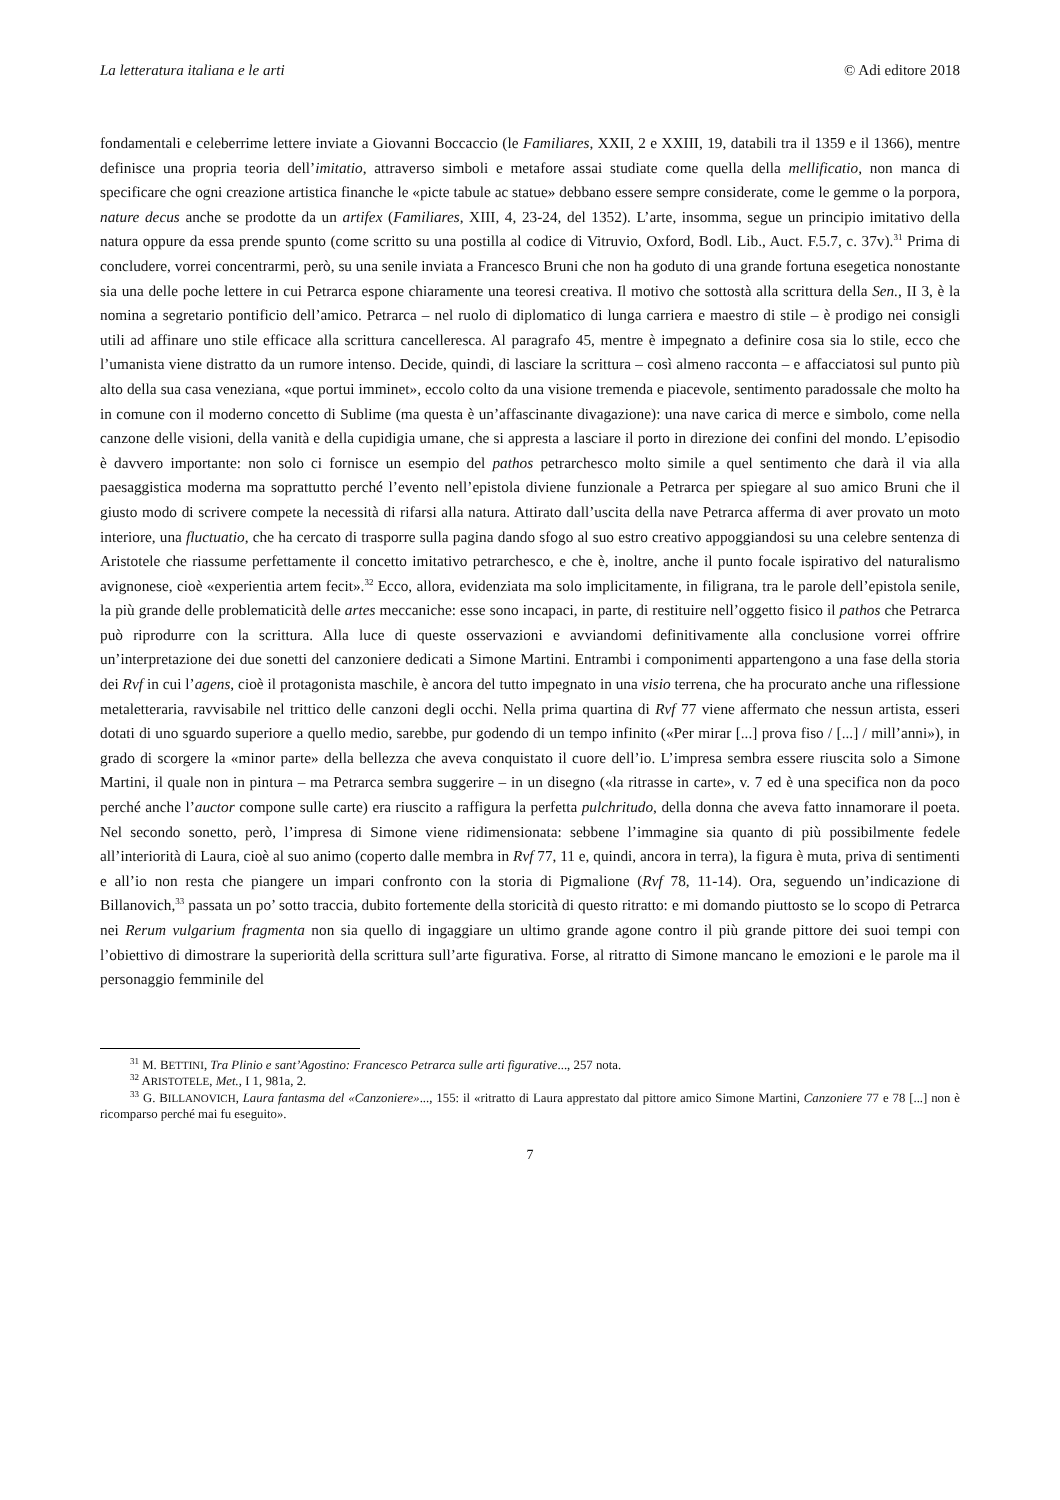La letteratura italiana e le arti © Adi editore 2018
fondamentali e celeberrime lettere inviate a Giovanni Boccaccio (le Familiares, XXII, 2 e XXIII, 19, databili tra il 1359 e il 1366), mentre definisce una propria teoria dell’imitatio, attraverso simboli e metafore assai studiate come quella della mellificatio, non manca di specificare che ogni creazione artistica finanche le «picte tabule ac statue» debbano essere sempre considerate, come le gemme o la porpora, nature decus anche se prodotte da un artifex (Familiares, XIII, 4, 23-24, del 1352). L’arte, insomma, segue un principio imitativo della natura oppure da essa prende spunto (come scritto su una postilla al codice di Vitruvio, Oxford, Bodl. Lib., Auct. F.5.7, c. 37v).<sup>31</sup> Prima di concludere, vorrei concentrarmi, però, su una senile inviata a Francesco Bruni che non ha goduto di una grande fortuna esegetica nonostante sia una delle poche lettere in cui Petrarca espone chiaramente una teoresi creativa. Il motivo che sottostà alla scrittura della Sen., II 3, è la nomina a segretario pontificio dell’amico. Petrarca – nel ruolo di diplomatico di lunga carriera e maestro di stile – è prodigo nei consigli utili ad affinare uno stile efficace alla scrittura cancelleresca. Al paragrafo 45, mentre è impegnato a definire cosa sia lo stile, ecco che l’umanista viene distratto da un rumore intenso. Decide, quindi, di lasciare la scrittura – così almeno racconta – e affacciatosi sul punto più alto della sua casa veneziana, «que portui imminet», eccolo colto da una visione tremenda e piacevole, sentimento paradossale che molto ha in comune con il moderno concetto di Sublime (ma questa è un’affascinante divagazione): una nave carica di merce e simbolo, come nella canzone delle visioni, della vanità e della cupidigia umane, che si appresta a lasciare il porto in direzione dei confini del mondo. L’episodio è davvero importante: non solo ci fornisce un esempio del pathos petrarchesco molto simile a quel sentimento che darà il via alla paesaggistica moderna ma soprattutto perché l’evento nell’epistola diviene funzionale a Petrarca per spiegare al suo amico Bruni che il giusto modo di scrivere compete la necessità di rifarsi alla natura. Attirato dall’uscita della nave Petrarca afferma di aver provato un moto interiore, una fluctuatio, che ha cercato di trasporre sulla pagina dando sfogo al suo estro creativo appoggiandosi su una celebre sentenza di Aristotele che riassume perfettamente il concetto imitativo petrarchesco, e che è, inoltre, anche il punto focale ispirativo del naturalismo avignonese, cioè «experientia artem fecit».<sup>32</sup> Ecco, allora, evidenziata ma solo implicitamente, in filigrana, tra le parole dell’epistola senile, la più grande delle problematicità delle artes meccaniche: esse sono incapaci, in parte, di restituire nell’oggetto fisico il pathos che Petrarca può riprodurre con la scrittura. Alla luce di queste osservazioni e avviandomi definitivamente alla conclusione vorrei offrire un’interpretazione dei due sonetti del canzoniere dedicati a Simone Martini. Entrambi i componimenti appartengono a una fase della storia dei Rvf in cui l’agens, cioè il protagonista maschile, è ancora del tutto impegnato in una visio terrena, che ha procurato anche una riflessione metaletteraria, ravvisabile nel trittico delle canzoni degli occhi. Nella prima quartina di Rvf 77 viene affermato che nessun artista, esseri dotati di uno sguardo superiore a quello medio, sarebbe, pur godendo di un tempo infinito («Per mirar [...] prova fiso / [...] / mill’anni»), in grado di scorgere la «minor parte» della bellezza che aveva conquistato il cuore dell’io. L’impresa sembra essere riuscita solo a Simone Martini, il quale non in pintura – ma Petrarca sembra suggerire – in un disegno («la ritrasse in carte», v. 7 ed è una specifica non da poco perché anche l’auctor compone sulle carte) era riuscito a raffigura la perfetta pulchritudo, della donna che aveva fatto innamorare il poeta. Nel secondo sonetto, però, l’impresa di Simone viene ridimensionata: sebbene l’immagine sia quanto di più possibilmente fedele all’interiorità di Laura, cioè al suo animo (coperto dalle membra in Rvf 77, 11 e, quindi, ancora in terra), la figura è muta, priva di sentimenti e all’io non resta che piangere un impari confronto con la storia di Pigmalione (Rvf 78, 11-14). Ora, seguendo un’indicazione di Billanovich,<sup>33</sup> passata un po’ sotto traccia, dubito fortemente della storicità di questo ritratto: e mi domando piuttosto se lo scopo di Petrarca nei Rerum vulgarium fragmenta non sia quello di ingaggiare un ultimo grande agone contro il più grande pittore dei suoi tempi con l’obiettivo di dimostrare la superiorità della scrittura sull’arte figurativa. Forse, al ritratto di Simone mancano le emozioni e le parole ma il personaggio femminile del
<sup>31</sup> M. BETTINI, Tra Plinio e sant’Agostino: Francesco Petrarca sulle arti figurative..., 257 nota.
<sup>32</sup> ARISTOTELE, Met., I 1, 981a, 2.
<sup>33</sup> G. BILLANOVICH, Laura fantasma del «Canzoniere»..., 155: il «ritratto di Laura apprestato dal pittore amico Simone Martini, Canzoniere 77 e 78 [...] non è ricomparso perché mai fu eseguito».
7